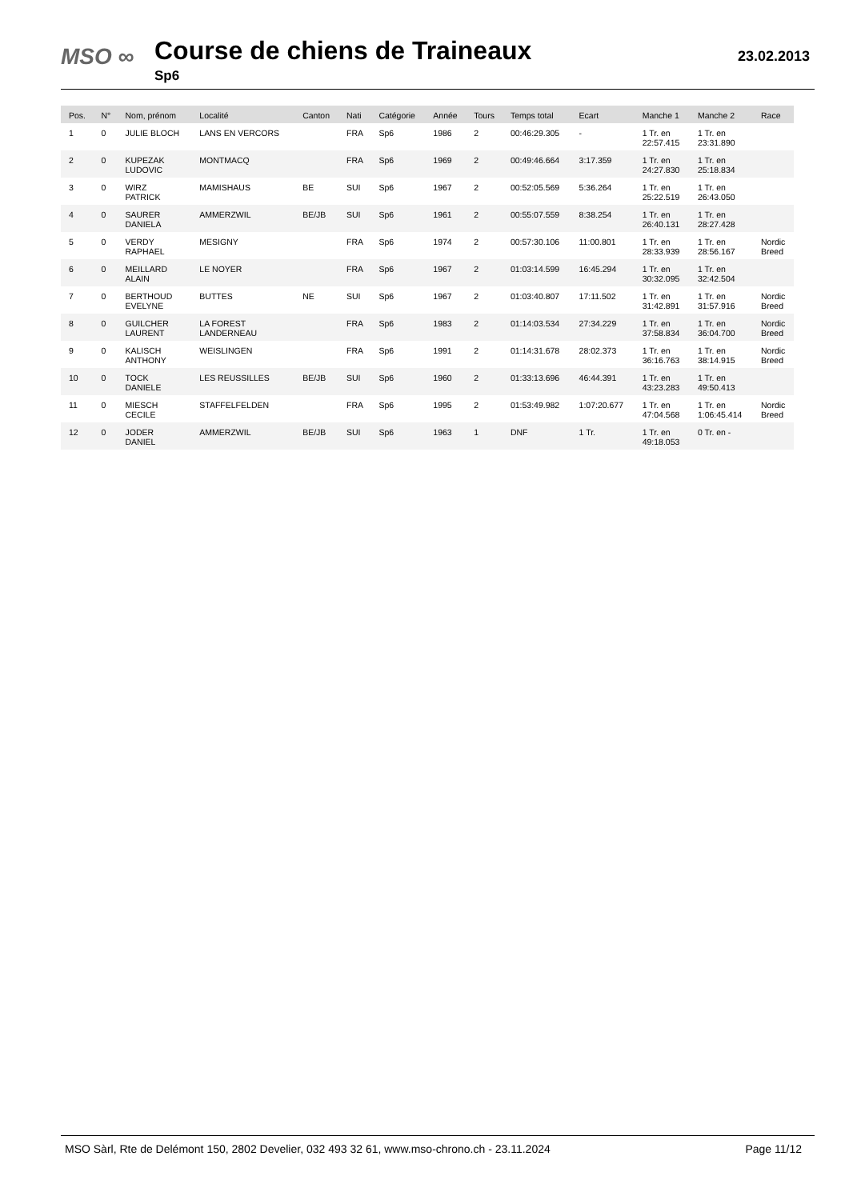MSO ∞ Course de chiens de Traineaux
Sp6
23.02.2013
| Pos. | N° | Nom, prénom | Localité | Canton | Nati | Catégorie | Année | Tours | Temps total | Ecart | Manche 1 | Manche 2 | Race |
| --- | --- | --- | --- | --- | --- | --- | --- | --- | --- | --- | --- | --- | --- |
| 1 | 0 | JULIE BLOCH | LANS EN VERCORS | | FRA | Sp6 | 1986 | 2 | 00:46:29.305 | - | 1 Tr. en 22:57.415 | 1 Tr. en 23:31.890 | |
| 2 | 0 | KUPEZAK LUDOVIC | MONTMACQ | | FRA | Sp6 | 1969 | 2 | 00:49:46.664 | 3:17.359 | 1 Tr. en 24:27.830 | 1 Tr. en 25:18.834 | |
| 3 | 0 | WIRZ PATRICK | MAMISHAUS | BE | SUI | Sp6 | 1967 | 2 | 00:52:05.569 | 5:36.264 | 1 Tr. en 25:22.519 | 1 Tr. en 26:43.050 | |
| 4 | 0 | SAURER DANIELA | AMMERZWIL | BE/JB | SUI | Sp6 | 1961 | 2 | 00:55:07.559 | 8:38.254 | 1 Tr. en 26:40.131 | 1 Tr. en 28:27.428 | |
| 5 | 0 | VERDY RAPHAEL | MESIGNY | | FRA | Sp6 | 1974 | 2 | 00:57:30.106 | 11:00.801 | 1 Tr. en 28:33.939 | 1 Tr. en 28:56.167 | Nordic Breed |
| 6 | 0 | MEILLARD ALAIN | LE NOYER | | FRA | Sp6 | 1967 | 2 | 01:03:14.599 | 16:45.294 | 1 Tr. en 30:32.095 | 1 Tr. en 32:42.504 | |
| 7 | 0 | BERTHOUD EVELYNE | BUTTES | NE | SUI | Sp6 | 1967 | 2 | 01:03:40.807 | 17:11.502 | 1 Tr. en 31:42.891 | 1 Tr. en 31:57.916 | Nordic Breed |
| 8 | 0 | GUILCHER LAURENT | LA FOREST LANDERNEAU | | FRA | Sp6 | 1983 | 2 | 01:14:03.534 | 27:34.229 | 1 Tr. en 37:58.834 | 1 Tr. en 36:04.700 | Nordic Breed |
| 9 | 0 | KALISCH ANTHONY | WEISLINGEN | | FRA | Sp6 | 1991 | 2 | 01:14:31.678 | 28:02.373 | 1 Tr. en 36:16.763 | 1 Tr. en 38:14.915 | Nordic Breed |
| 10 | 0 | TOCK DANIELE | LES REUSSILLES | BE/JB | SUI | Sp6 | 1960 | 2 | 01:33:13.696 | 46:44.391 | 1 Tr. en 43:23.283 | 1 Tr. en 49:50.413 | |
| 11 | 0 | MIESCH CECILE | STAFFELFELDEN | | FRA | Sp6 | 1995 | 2 | 01:53:49.982 | 1:07:20.677 | 1 Tr. en 47:04.568 | 1 Tr. en 1:06:45.414 | Nordic Breed |
| 12 | 0 | JODER DANIEL | AMMERZWIL | BE/JB | SUI | Sp6 | 1963 | 1 | DNF | 1 Tr. | 1 Tr. en 49:18.053 | 0 Tr. en - | |
MSO Sàrl, Rte de Delémont 150, 2802 Develier, 032 493 32 61, www.mso-chrono.ch - 23.11.2024 Page 11/12